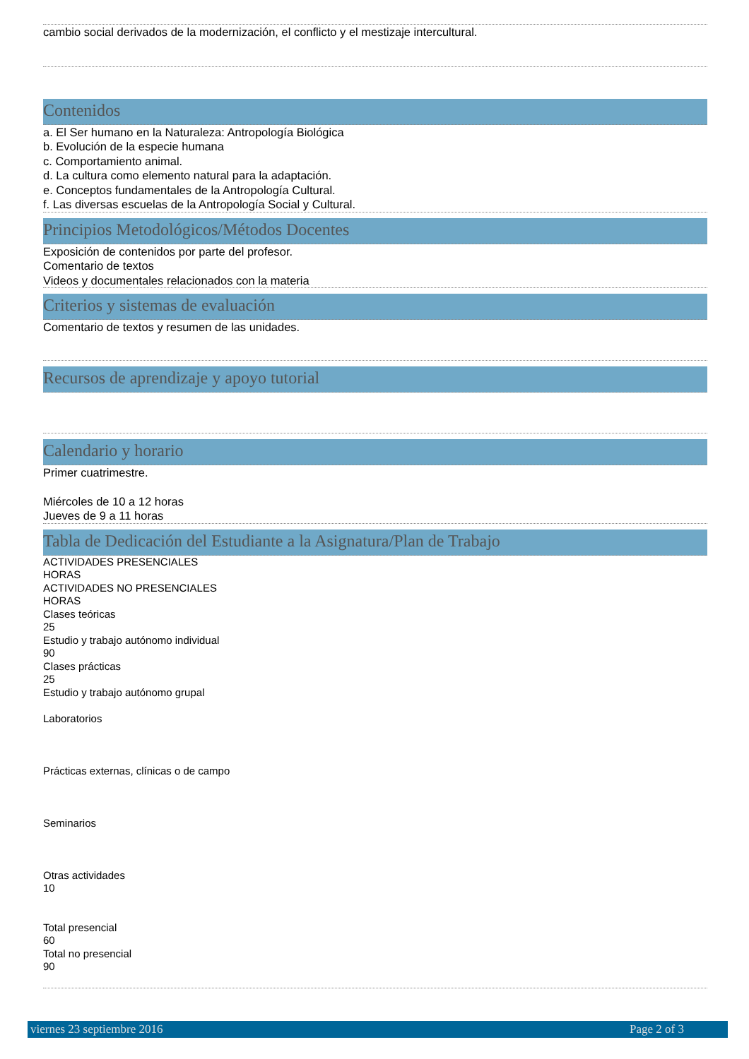cambio social derivados de la modernización, el conflicto y el mestizaje intercultural.
Contenidos
a. El Ser humano en la Naturaleza: Antropología Biológica
b. Evolución de la especie humana
c. Comportamiento animal.
d. La cultura como elemento natural para la adaptación.
e. Conceptos fundamentales de la Antropología Cultural.
f. Las diversas escuelas de la Antropología Social y Cultural.
Principios Metodológicos/Métodos Docentes
Exposición de contenidos por parte del profesor.
Comentario de textos
Videos y documentales relacionados con la materia
Criterios y sistemas de evaluación
Comentario de textos y resumen de las unidades.
Recursos de aprendizaje y apoyo tutorial
Calendario y horario
Primer cuatrimestre.
Miércoles de 10 a 12 horas
Jueves de 9 a 11 horas
Tabla de Dedicación del Estudiante a la Asignatura/Plan de Trabajo
ACTIVIDADES PRESENCIALES
HORAS
ACTIVIDADES NO PRESENCIALES
HORAS
Clases teóricas
25
Estudio y trabajo autónomo individual
90
Clases prácticas
25
Estudio y trabajo autónomo grupal
Laboratorios
Prácticas externas, clínicas o de campo
Seminarios
Otras actividades
10
Total presencial
60
Total no presencial
90
viernes 23 septiembre 2016 Page 2 of 3